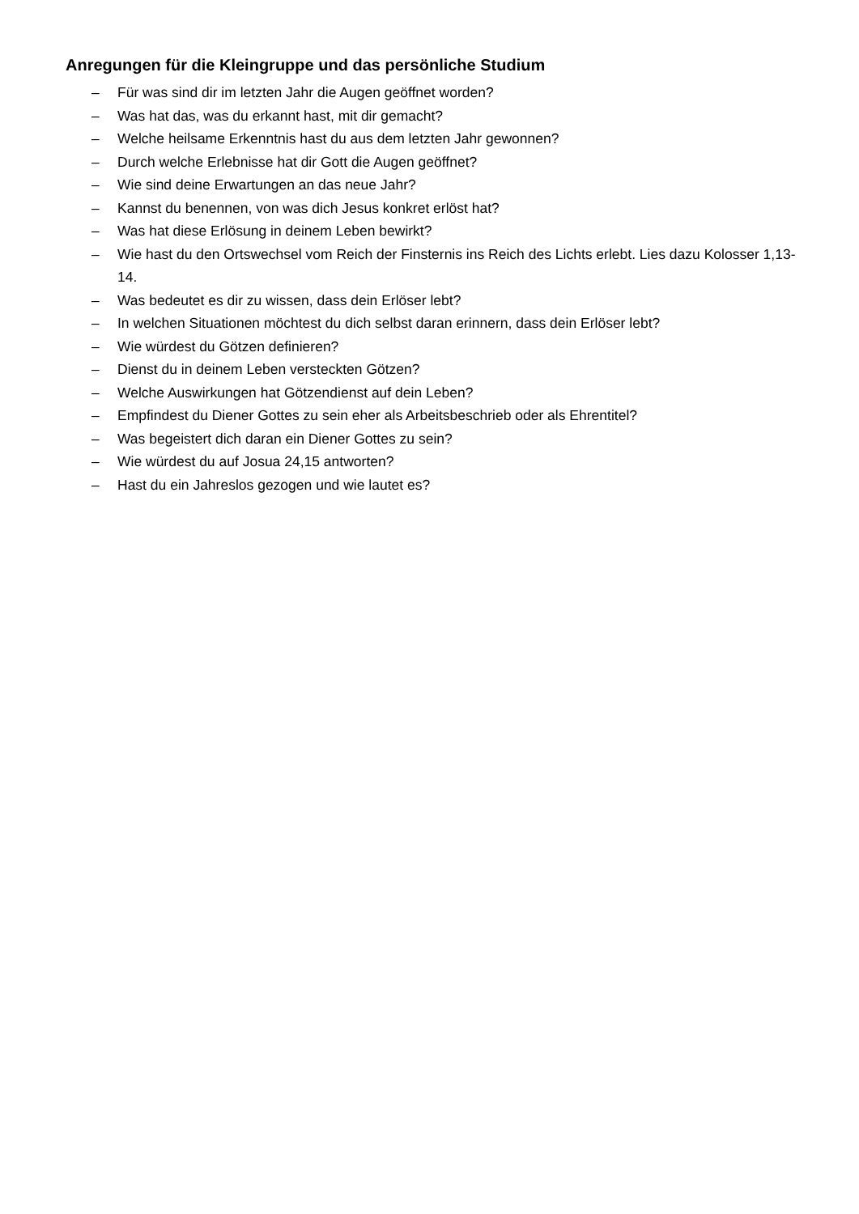Anregungen für die Kleingruppe und das persönliche Studium
– Für was sind dir im letzten Jahr die Augen geöffnet worden?
– Was hat das, was du erkannt hast, mit dir gemacht?
– Welche heilsame Erkenntnis hast du aus dem letzten Jahr gewonnen?
– Durch welche Erlebnisse hat dir Gott die Augen geöffnet?
– Wie sind deine Erwartungen an das neue Jahr?
– Kannst du benennen, von was dich Jesus konkret erlöst hat?
– Was hat diese Erlösung in deinem Leben bewirkt?
– Wie hast du den Ortswechsel vom Reich der Finsternis ins Reich des Lichts erlebt. Lies dazu Kolosser 1,13-14.
– Was bedeutet es dir zu wissen, dass dein Erlöser lebt?
– In welchen Situationen möchtest du dich selbst daran erinnern, dass dein Erlöser lebt?
– Wie würdest du Götzen definieren?
– Dienst du in deinem Leben versteckten Götzen?
– Welche Auswirkungen hat Götzendienst auf dein Leben?
– Empfindest du Diener Gottes zu sein eher als Arbeitsbeschrieb oder als Ehrentitel?
– Was begeistert dich daran ein Diener Gottes zu sein?
– Wie würdest du auf Josua 24,15 antworten?
– Hast du ein Jahreslos gezogen und wie lautet es?